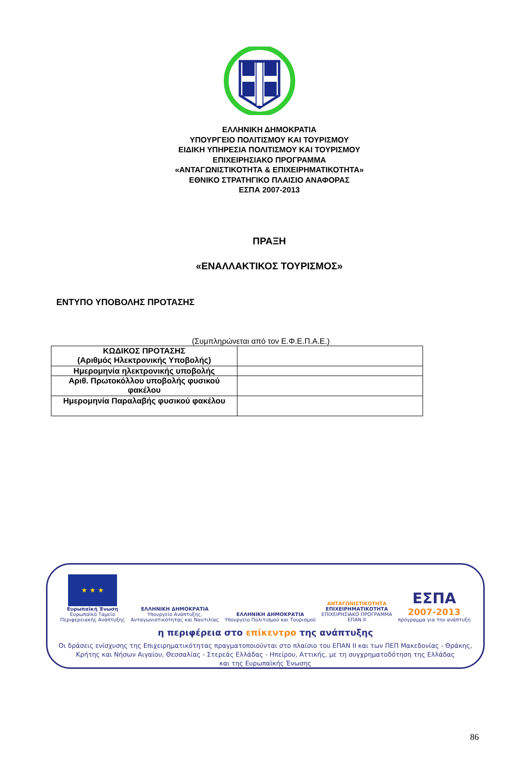ΕΛΛΗΝΙΚΗ ΔΗΜΟΚΡΑΤΙΑ
ΥΠΟΥΡΓΕΙΟ ΠΟΛΙΤΙΣΜΟΥ ΚΑΙ ΤΟΥΡΙΣΜΟΥ
ΕΙΔΙΚΗ ΥΠΗΡΕΣΙΑ ΠΟΛΙΤΙΣΜΟΥ ΚΑΙ ΤΟΥΡΙΣΜΟΥ
ΕΠΙΧΕΙΡΗΣΙΑΚΟ ΠΡΟΓΡΑΜΜΑ
«ΑΝΤΑΓΩΝΙΣΤΙΚΟΤΗΤΑ & ΕΠΙΧΕΙΡΗΜΑΤΙΚΟΤΗΤΑ»
ΕΘΝΙΚΟ ΣΤΡΑΤΗΓΙΚΟ ΠΛΑΙΣΙΟ ΑΝΑΦΟΡΑΣ
ΕΣΠΑ 2007-2013
ΠΡΑΞΗ
«ΕΝΑΛΛΑΚΤΙΚΟΣ ΤΟΥΡΙΣΜΟΣ»
ΕΝΤΥΠΟ ΥΠΟΒΟΛΗΣ ΠΡΟΤΑΣΗΣ
(Συμπληρώνεται από τον Ε.Φ.Ε.Π.Α.Ε.)
| ΚΩΔΙΚΟΣ ΠΡΟΤΑΣΗΣ (Αριθμός Ηλεκτρονικής Υποβολής) | |
| Ημερομηνία ηλεκτρονικής υποβολής | |
| Αριθ. Πρωτοκόλλου υποβολής φυσικού φακέλου | |
| Ημερομηνία Παραλαβής φυσικού φακέλου | |
★ ★ ★
Ευρωπαϊκή Ένωση
Ευρωπαϊκό Ταμείο
Περιφερειακής Ανάπτυξης
ΕΛΛΗΝΙΚΗ ΔΗΜΟΚΡΑΤΙΑ
Υπουργείο Ανάπτυξης,
Ανταγωνιστικότητας και Ναυτιλίας
ΕΛΛΗΝΙΚΗ ΔΗΜΟΚΡΑΤΙΑ
Υπουργείο Πολιτισμού και Τουρισμού
ΑΝΤΑΓΩΝΙΣΤΙΚΟΤΗΤΑ
ΕΠΙΧΕΙΡΗΜΑΤΙΚΟΤΗΤΑ
ΕΠΙΧΕΙΡΗΣΙΑΚΟ ΠΡΟΓΡΑΜΜΑ
ΕΠΑΝ ΙΙ
ΕΣΠΑ
2007-2013
πρόγραμμα για την ανάπτυξη
η περιφέρεια στο επίκεντρο της ανάπτυξης
Οι δράσεις ενίσχυσης της Επιχειρηματικότητας πραγματοποιούνται στο πλαίσιο του ΕΠΑΝ ΙΙ και των ΠΕΠ Μακεδονίας - Θράκης,
Κρήτης και Νήσων Αιγαίου, Θεσσαλίας - Στερεάς Ελλάδας - Ηπείρου, Αττικής, με τη συγχρηματοδότηση της Ελλάδας
και της Ευρωπαϊκής Ένωσης
86